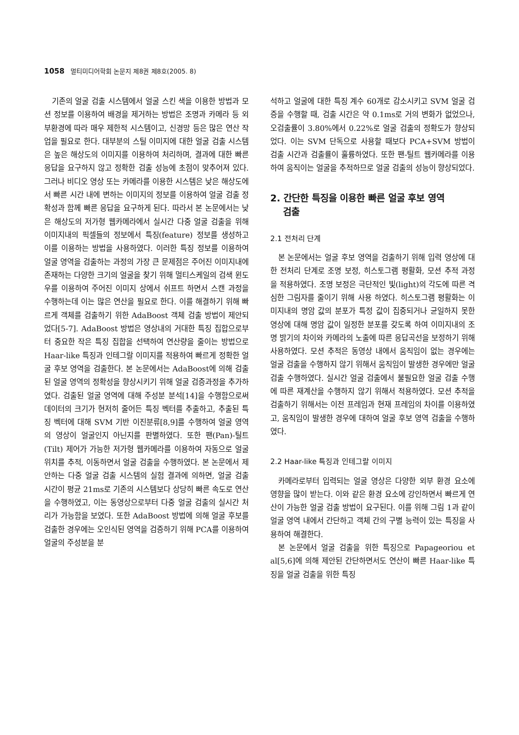1058 멀티미디어학회 논문지 제8권 제8호(2005. 8)
기존의 얼굴 검출 시스템에서 얼굴 스킨 색을 이용한 방법과 모션 정보를 이용하여 배경을 제거하는 방법은 조명과 카메라 등 외부환경에 따라 매우 제한적 시스템이고, 신경망 등은 많은 연산 작업을 필요로 한다. 대부분의 스틸 이미지에 대한 얼굴 검출 시스템은 높은 해상도의 이미지를 이용하여 처리하며, 결과에 대한 빠른 응답을 요구하지 않고 정확한 검출 성능에 초점이 맞추어져 있다. 그러나 비디오 영상 또는 카메라를 이용한 시스템은 낮은 해상도에서 빠른 시간 내에 변하는 이미지의 정보를 이용하여 얼굴 검출 정확성과 함께 빠른 응답을 요구하게 된다. 따라서 본 논문에서는 낮은 해상도의 저가형 웹카메라에서 실시간 다중 얼굴 검출을 위해 이미지내의 픽셀들의 정보에서 특징(feature) 정보를 생성하고 이를 이용하는 방법을 사용하였다. 이러한 특징 정보를 이용하여 얼굴 영역을 검출하는 과정의 가장 큰 문제점은 주어진 이미지내에 존재하는 다양한 크기의 얼굴을 찾기 위해 멀티스케일의 검색 윈도우를 이용하여 주어진 이미지 상에서 쉬프트 하면서 스캔 과정을 수행하는데 이는 많은 연산을 필요로 한다. 이를 해결하기 위해 빠르게 객체를 검출하기 위한 AdaBoost 객체 검출 방법이 제안되었다[5-7]. AdaBoost 방법은 영상내의 거대한 특징 집합으로부터 중요한 작은 특징 집합을 선택하여 연산량을 줄이는 방법으로 Haar-like 특징과 인테그랄 이미지를 적용하여 빠르게 정확한 얼굴 후보 영역을 검출한다. 본 논문에서는 AdaBoost에 의해 검출된 얼굴 영역의 정확성을 향상시키기 위해 얼굴 검증과정을 추가하였다. 검출된 얼굴 영역에 대해 주성분 분석[14]을 수행함으로써 데이터의 크기가 현저히 줄어든 특징 벡터를 추출하고, 추출된 특징 벡터에 대해 SVM 기반 이진분류[8,9]를 수행하여 얼굴 영역의 영상이 얼굴인지 아닌지를 판별하였다. 또한 팬(Pan)-틸트(Tilt) 제어가 가능한 저가형 웹카메라를 이용하여 자동으로 얼굴 위치를 추적, 이동하면서 얼굴 검출을 수행하였다. 본 논문에서 제안하는 다중 얼굴 검출 시스템의 실험 결과에 의하면, 얼굴 검출 시간이 평균 21ms로 기존의 시스템보다 상당히 빠른 속도로 연산을 수행하였고, 이는 동영상으로부터 다중 얼굴 검출의 실시간 처리가 가능함을 보였다. 또한 AdaBoost 방법에 의해 얼굴 후보를 검출한 경우에는 오인식된 영역을 검증하기 위해 PCA를 이용하여 얼굴의 주성분을 분
석하고 얼굴에 대한 특징 계수 60개로 감소시키고 SVM 얼굴 검증을 수행할 때, 검출 시간은 약 0.1ms로 거의 변화가 없었으나, 오검출률이 3.80%에서 0.22%로 얼굴 검출의 정확도가 향상되었다. 이는 SVM 단독으로 사용할 때보다 PCA+SVM 방법이 검출 시간과 검출률이 훌륭하였다. 또한 팬-틸트 웹카메라를 이용하여 움직이는 얼굴을 추적하므로 얼굴 검출의 성능이 향상되었다.
2. 간단한 특징을 이용한 빠른 얼굴 후보 영역
검출
2.1 전처리 단계
본 논문에서는 얼굴 후보 영역을 검출하기 위해 입력 영상에 대한 전처리 단계로 조명 보정, 히스토그램 평활화, 모션 추적 과정을 적용하였다. 조명 보정은 극단적인 빛(light)의 각도에 따른 격심한 그림자를 줄이기 위해 사용 하였다. 히스토그램 평활화는 이미지내의 명암 값의 분포가 특정 값이 집중되거나 균일하지 못한 영상에 대해 명암 값이 일정한 분포를 갖도록 하여 이미지내의 조명 밝기의 차이와 카메라의 노출에 따른 응답곡선을 보정하기 위해 사용하였다. 모션 추적은 동영상 내에서 움직임이 없는 경우에는 얼굴 검출을 수행하지 않기 위해서 움직임이 발생한 경우에만 얼굴 검출 수행하였다. 실시간 얼굴 검출에서 불필요한 얼굴 검출 수행에 따른 재계산을 수행하지 않기 위해서 적용하였다. 모션 추적을 검출하기 위해서는 이전 프레임과 현재 프레임의 차이를 이용하였고, 움직임이 발생한 경우에 대하여 얼굴 후보 영역 검출을 수행하였다.
2.2 Haar-like 특징과 인테그랄 이미지
카메라로부터 입력되는 얼굴 영상은 다양한 외부 환경 요소에 영향을 많이 받는다. 이와 같은 환경 요소에 강인하면서 빠르게 연산이 가능한 얼굴 검출 방법이 요구된다. 이를 위해 그림 1과 같이 얼굴 영역 내에서 간단하고 객체 간의 구별 능력이 있는 특징을 사용하여 해결한다.
본 논문에서 얼굴 검출을 위한 특징으로 Papageoriou et al[5,6]에 의해 제안된 간단하면서도 연산이 빠른 Haar-like 특징을 얼굴 검출을 위한 특징